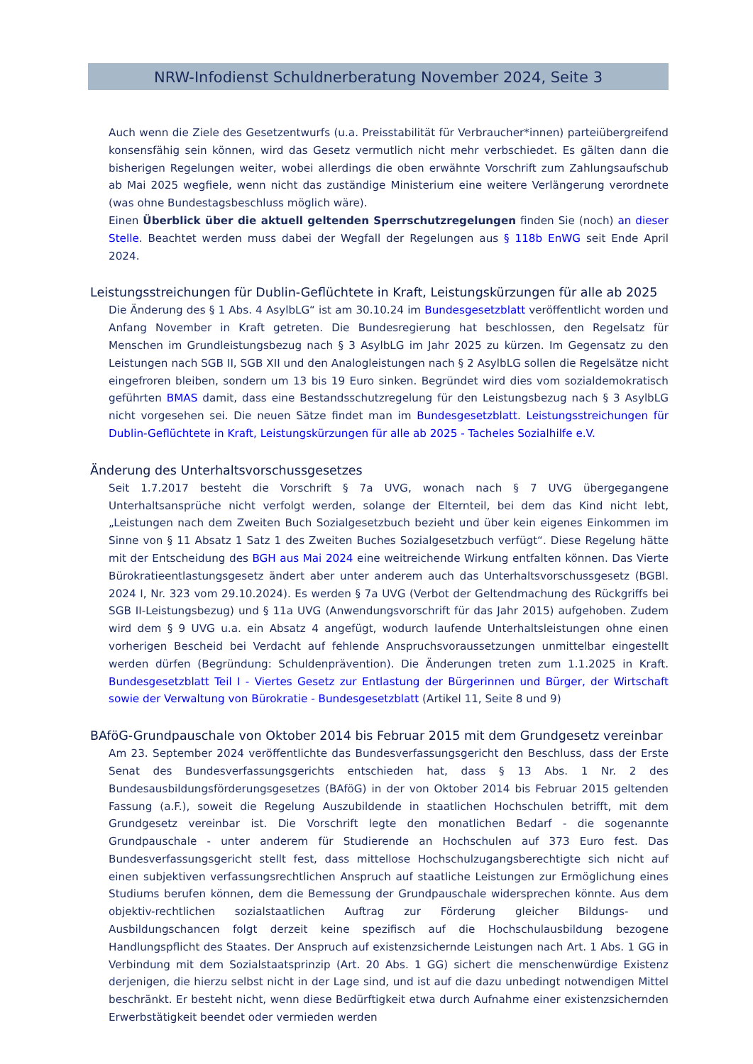NRW-Infodienst Schuldnerberatung November 2024, Seite 3
Auch wenn die Ziele des Gesetzentwurfs (u.a. Preisstabilität für Verbraucher*innen) parteiübergreifend konsensfähig sein können, wird das Gesetz vermutlich nicht mehr verbschiedet. Es gälten dann die bisherigen Regelungen weiter, wobei allerdings die oben erwähnte Vorschrift zum Zahlungsaufschub ab Mai 2025 wegfiele, wenn nicht das zuständige Ministerium eine weitere Verlängerung verordnete (was ohne Bundestagsbeschluss möglich wäre).
Einen Überblick über die aktuell geltenden Sperrschutzregelungen finden Sie (noch) an dieser Stelle. Beachtet werden muss dabei der Wegfall der Regelungen aus § 118b EnWG seit Ende April 2024.
Leistungsstreichungen für Dublin-Geflüchtete in Kraft, Leistungskürzungen für alle ab 2025
Die Änderung des § 1 Abs. 4 AsylbLG“ ist am 30.10.24 im Bundesgesetzblatt veröffentlicht worden und Anfang November in Kraft getreten. Die Bundesregierung hat beschlossen, den Regelsatz für Menschen im Grundleistungsbezug nach § 3 AsylbLG im Jahr 2025 zu kürzen. Im Gegensatz zu den Leistungen nach SGB II, SGB XII und den Analogleistungen nach § 2 AsylbLG sollen die Regelsätze nicht eingefroren bleiben, sondern um 13 bis 19 Euro sinken. Begründet wird dies vom sozialdemokratisch geführten BMAS damit, dass eine Bestandsschutzregelung für den Leistungsbezug nach § 3 AsylbLG nicht vorgesehen sei. Die neuen Sätze findet man im Bundesgesetzblatt. Leistungsstreichungen für Dublin-Geflüchtete in Kraft, Leistungskürzungen für alle ab 2025 - Tacheles Sozialhilfe e.V.
Änderung des Unterhaltsvorschussgesetzes
Seit 1.7.2017 besteht die Vorschrift § 7a UVG, wonach nach § 7 UVG übergegangene Unterhaltsansprüche nicht verfolgt werden, solange der Elternteil, bei dem das Kind nicht lebt, „Leistungen nach dem Zweiten Buch Sozialgesetzbuch bezieht und über kein eigenes Einkommen im Sinne von § 11 Absatz 1 Satz 1 des Zweiten Buches Sozialgesetzbuch verfügt“. Diese Regelung hätte mit der Entscheidung des BGH aus Mai 2024 eine weitreichende Wirkung entfalten können. Das Vierte Bürokratieentlastungsgesetz ändert aber unter anderem auch das Unterhaltsvorschussgesetz (BGBl. 2024 I, Nr. 323 vom 29.10.2024). Es werden § 7a UVG (Verbot der Geltendmachung des Rückgriffs bei SGB II-Leistungsbezug) und § 11a UVG (Anwendungsvorschrift für das Jahr 2015) aufgehoben. Zudem wird dem § 9 UVG u.a. ein Absatz 4 angefügt, wodurch laufende Unterhaltsleistungen ohne einen vorherigen Bescheid bei Verdacht auf fehlende Anspruchsvoraussetzungen unmittelbar eingestellt werden dürfen (Begründung: Schuldenprävention). Die Änderungen treten zum 1.1.2025 in Kraft. Bundesgesetzblatt Teil I - Viertes Gesetz zur Entlastung der Bürgerinnen und Bürger, der Wirtschaft sowie der Verwaltung von Bürokratie - Bundesgesetzblatt (Artikel 11, Seite 8 und 9)
BAföG-Grundpauschale von Oktober 2014 bis Februar 2015 mit dem Grundgesetz vereinbar
Am 23. September 2024 veröffentlichte das Bundesverfassungsgericht den Beschluss, dass der Erste Senat des Bundesverfassungsgerichts entschieden hat, dass § 13 Abs. 1 Nr. 2 des Bundesausbildungsförderungsgesetzes (BAföG) in der von Oktober 2014 bis Februar 2015 geltenden Fassung (a.F.), soweit die Regelung Auszubildende in staatlichen Hochschulen betrifft, mit dem Grundgesetz vereinbar ist. Die Vorschrift legte den monatlichen Bedarf - die sogenannte Grundpauschale - unter anderem für Studierende an Hochschulen auf 373 Euro fest. Das Bundesverfassungsgericht stellt fest, dass mittellose Hochschulzugangsberechtigte sich nicht auf einen subjektiven verfassungsrechtlichen Anspruch auf staatliche Leistungen zur Ermöglichung eines Studiums berufen können, dem die Bemessung der Grundpauschale widersprechen könnte. Aus dem objektiv-rechtlichen sozialstaatlichen Auftrag zur Förderung gleicher Bildungs- und Ausbildungschancen folgt derzeit keine spezifisch auf die Hochschulausbildung bezogene Handlungspflicht des Staates. Der Anspruch auf existenzsichernde Leistungen nach Art. 1 Abs. 1 GG in Verbindung mit dem Sozialstaatsprinzip (Art. 20 Abs. 1 GG) sichert die menschenwürdige Existenz derjenigen, die hierzu selbst nicht in der Lage sind, und ist auf die dazu unbedingt notwendigen Mittel beschränkt. Er besteht nicht, wenn diese Bedürftigkeit etwa durch Aufnahme einer existenzsichernden Erwerbstätigkeit beendet oder vermieden werden